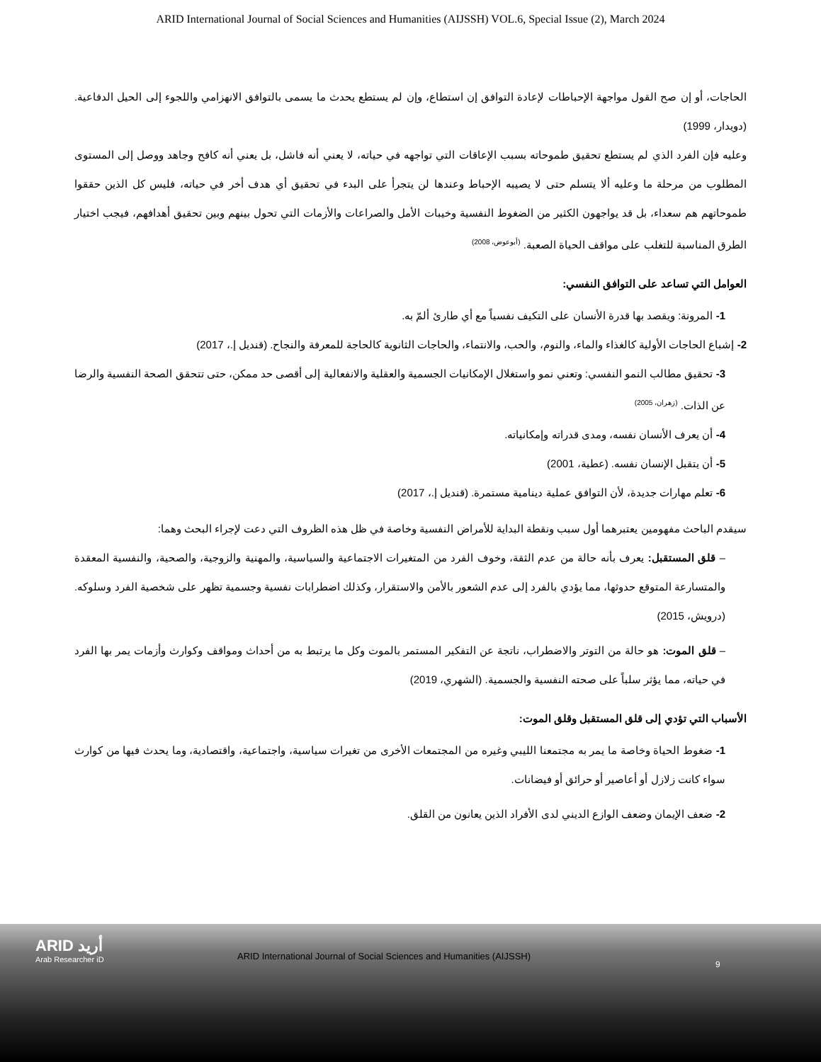ARID International Journal of Social Sciences and Humanities (AIJSSH) VOL.6, Special Issue (2), March 2024
الحاجات، أو إن صح القول مواجهة الإحباطات لإعادة التوافق إن استطاع، وإن لم يستطع يحدث ما يسمى بالتوافق الانهزامي واللجوء إلى الحيل الدفاعية. (دويدار، 1999)
وعليه فإن الفرد الذي لم يستطع تحقيق طموحاته بسبب الإعاقات التي تواجهه في حياته، لا يعني أنه فاشل، بل يعني أنه كافح وجاهد ووصل إلى المستوى المطلوب من مرحلة ما وعليه ألا يتسلم حتى لا يصيبه الإحباط وعندها لن يتجرأ على البدء في تحقيق أي هدف أخر في حياته، فليس كل الذين حققوا طموحاتهم هم سعداء، بل قد يواجهون الكثير من الضغوط النفسية وخيبات الأمل والصراعات والأزمات التي تحول بينهم وبين تحقيق أهدافهم، فيجب اختيار الطرق المناسبة للتغلب على مواقف الحياة الصعبة. <sup>(أبوعوض، 2008)</sup>
العوامل التي تساعد على التوافق النفسي:
1- المرونة: ويقصد بها قدرة الأنسان على التكيف نفسياً مع أي طارئ ألمّ به.
2- إشباع الحاجات الأولية كالغذاء والماء، والنوم، والحب، والانتماء، والحاجات الثانوية كالحاجة للمعرفة والنجاح. (قنديل إ.، 2017)
3- تحقيق مطالب النمو النفسي: وتعني نمو واستغلال الإمكانيات الجسمية والعقلية والانفعالية إلى أقصى حد ممكن، حتى تتحقق الصحة النفسية والرضا عن الذات. <sup>(زهران، 2005)</sup>
4- أن يعرف الأنسان نفسه، ومدى قدراته وإمكانياته.
5- أن يتقبل الإنسان نفسه. (عطية، 2001)
6- تعلم مهارات جديدة، لأن التوافق عملية دينامية مستمرة. (قنديل إ.، 2017)
سيقدم الباحث مفهومين يعتبرهما أول سبب ونقطة البداية للأمراض النفسية وخاصة في ظل هذه الظروف التي دعت لإجراء البحث وهما:
– قلق المستقبل: يعرف بأنه حالة من عدم الثقة، وخوف الفرد من المتغيرات الاجتماعية والسياسية، والمهنية والزوجية، والصحية، والنفسية المعقدة والمتسارعة المتوقع حدوثها، مما يؤدي بالفرد إلى عدم الشعور بالأمن والاستقرار، وكذلك اضطرابات نفسية وجسمية تظهر على شخصية الفرد وسلوكه. (درويش، 2015)
– قلق الموت: هو حالة من التوتر والاضطراب، ناتجة عن التفكير المستمر بالموت وكل ما يرتبط به من أحداث ومواقف وكوارث وأزمات يمر بها الفرد في حياته، مما يؤثر سلباً على صحته النفسية والجسمية. (الشهري، 2019)
الأسباب التي تؤدي إلى قلق المستقبل وقلق الموت:
1- ضغوط الحياة وخاصة ما يمر به مجتمعنا الليبي وغيره من المجتمعات الأخرى من تغيرات سياسية، واجتماعية، واقتصادية، وما يحدث فيها من كوارث سواء كانت زلازل أو أعاصير أو حرائق أو فيضانات.
2- ضعف الإيمان وضعف الوازع الديني لدى الأفراد الذين يعانون من القلق.
ARID أريد
Arab Researcher iD
ARID International Journal of Social Sciences and Humanities (AIJSSH)
9